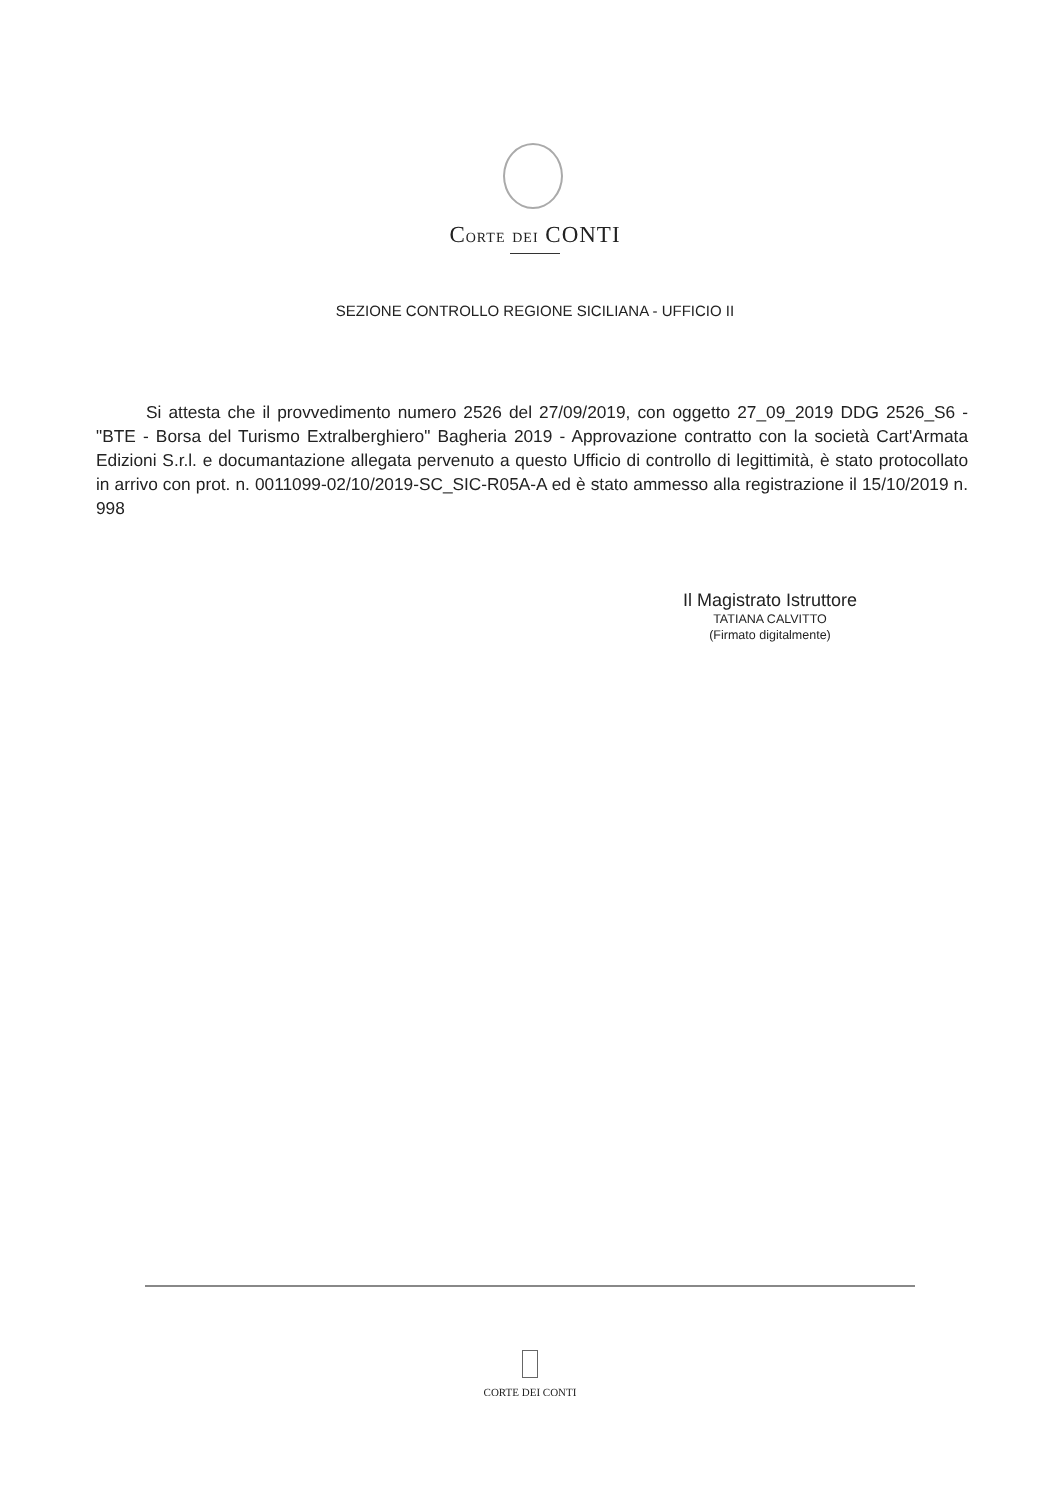CORTE DEI CONTI
SEZIONE CONTROLLO REGIONE SICILIANA - UFFICIO II
Si attesta che il provvedimento numero 2526 del 27/09/2019, con oggetto 27_09_2019 DDG 2526_S6 - "BTE - Borsa del Turismo Extralberghiero" Bagheria 2019 - Approvazione contratto con la società Cart'Armata Edizioni S.r.l. e documantazione allegata pervenuto a questo Ufficio di controllo di legittimità, è stato protocollato in arrivo con prot. n. 0011099-02/10/2019-SC_SIC-R05A-A ed è stato ammesso alla registrazione il 15/10/2019 n. 998
Il Magistrato Istruttore
TATIANA CALVITTO
(Firmato digitalmente)
CORTE DEI CONTI